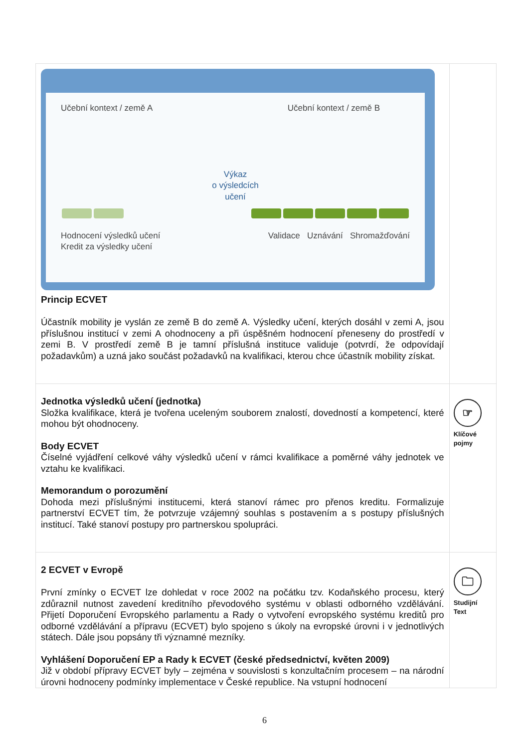| Učební kontext / země A Učební kontext / země B Výkaz o výsledcích učení Hodnocení výsledků učení Kredit za výsledky učení Validace Uznávání Shromažďování Princip ECVET Účastník mobility je vyslán ze země B do země A. Výsledky učení, kterých dosáhl v zemi A, jsou příslušnou institucí v zemi A ohodnoceny a při úspěšném hodnocení přeneseny do prostředí v zemi B. V prostředí země B je tamní příslušná instituce validuje (potvrdí, že odpovídají požadavkům) a uzná jako součást požadavků na kvalifikaci, kterou chce účastník mobility získat. | |
| Jednotka výsledků učení (jednotka) Složka kvalifikace, která je tvořena uceleným souborem znalostí, dovedností a kompetencí, které mohou být ohodnoceny. Body ECVET Číselné vyjádření celkové váhy výsledků učení v rámci kvalifikace a poměrné váhy jednotek ve vztahu ke kvalifikaci. Memorandum o porozumění Dohoda mezi příslušnými institucemi, která stanoví rámec pro přenos kreditu. Formalizuje partnerství ECVET tím, že potvrzuje vzájemný souhlas s postavením a s postupy příslušných institucí. Také stanoví postupy pro partnerskou spolupráci. | ☞ Klíčové pojmy |
| 2 ECVET v Evropě První zmínky o ECVET lze dohledat v roce 2002 na počátku tzv. Kodaňského procesu, který zdůraznil nutnost zavedení kreditního převodového systému v oblasti odborného vzdělávání. Přijetí Doporučení Evropského parlamentu a Rady o vytvoření evropského systému kreditů pro odborné vzdělávání a přípravu (ECVET) bylo spojeno s úkoly na evropské úrovni i v jednotlivých státech. Dále jsou popsány tři významné mezníky. Vyhlášení Doporučení EP a Rady k ECVET (české předsednictví, květen 2009) Již v období přípravy ECVET byly – zejména v souvislosti s konzultačním procesem – na národní úrovni hodnoceny podmínky implementace v České republice. Na vstupní hodnocení | 🗀 Studijní Text |
6